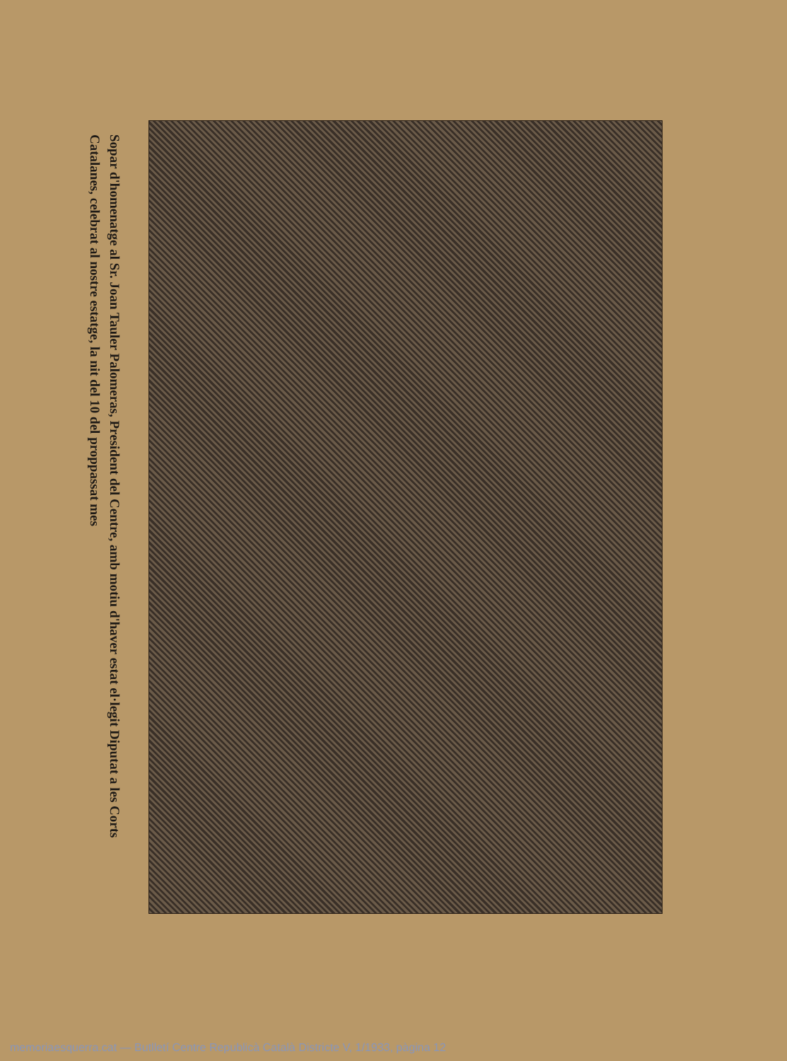Sopar d'homenatge al Sr. Joan Tauler Palomeras, President del Centre, amb motiu d'haver estat el·legit Diputat a les Corts Catalanes, celebrat al nostre estatge, la nit del 10 del proppassat mes
memoriaesquerra.cat — Butlletí Centre Republicà Català Districte V, 1/1933, pàgina 12